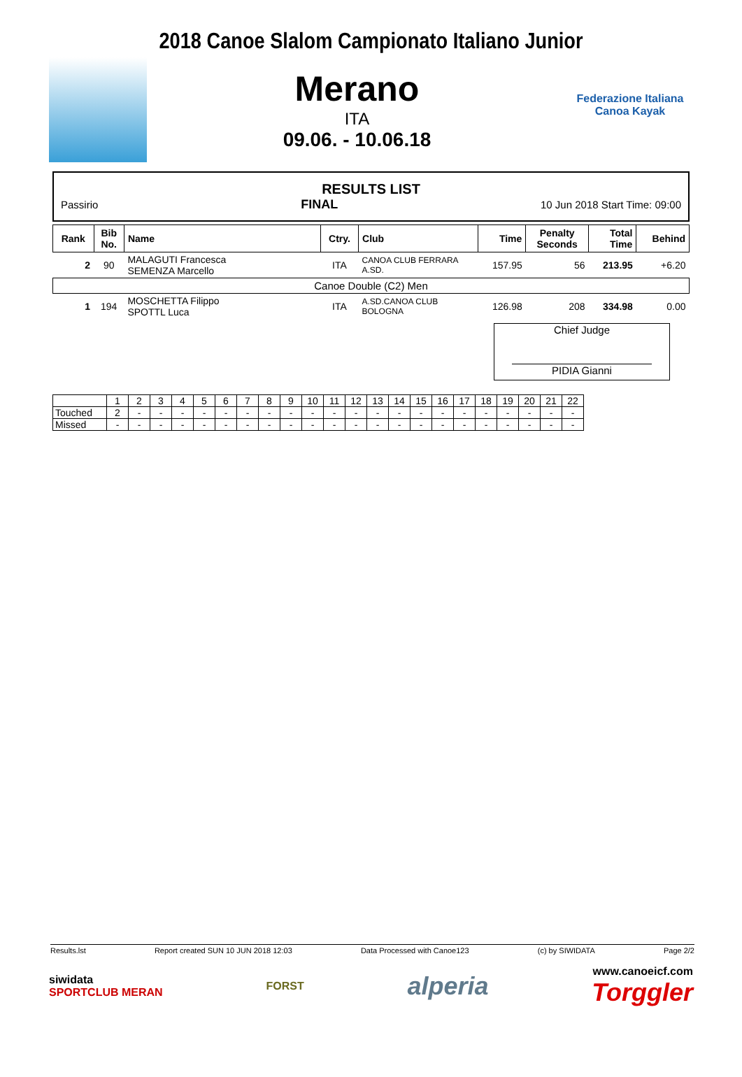2018 Canoe Slalom Campionato Italiano Junior
Merano
ITA
09.06. - 10.06.18
Federazione Italiana
Canoa Kayak
RESULTS LIST
Passirio FINAL 10 Jun 2018 Start Time: 09:00
| Rank | Bib No. | Name | Ctry. | Club | Time | Penalty Seconds | Total Time | Behind |
| --- | --- | --- | --- | --- | --- | --- | --- | --- |
| 2 | 90 | MALAGUTI Francesca SEMENZA Marcello | ITA | CANOA CLUB FERRARA A.SD. | 157.95 | 56 | 213.95 | +6.20 |
| Canoe Double (C2) Men | | | | | | | | |
| 1 | 194 | MOSCHETTA Filippo SPOTTL Luca | ITA | A.SD.CANOA CLUB BOLOGNA | 126.98 | 208 | 334.98 | 0.00 |
Chief Judge
PIDIA Gianni
| | 1 | 2 | 3 | 4 | 5 | 6 | 7 | 8 | 9 | 10 | 11 | 12 | 13 | 14 | 15 | 16 | 17 | 18 | 19 | 20 | 21 | 22 |
| Touched | 2 | - | - | - | - | - | - | - | - | - | - | - | - | - | - | - | - | - | - | - | - | - |
| Missed | - | - | - | - | - | - | - | - | - | - | - | - | - | - | - | - | - | - | - | - | - | - |
Results.lst Report created SUN 10 JUN 2018 12:03 Data Processed with Canoe123 (c) by SIWIDATA Page 2/2
siwidata
SPORTCLUB MERAN
FORST
alperia
www.canoeicf.com
Torggler